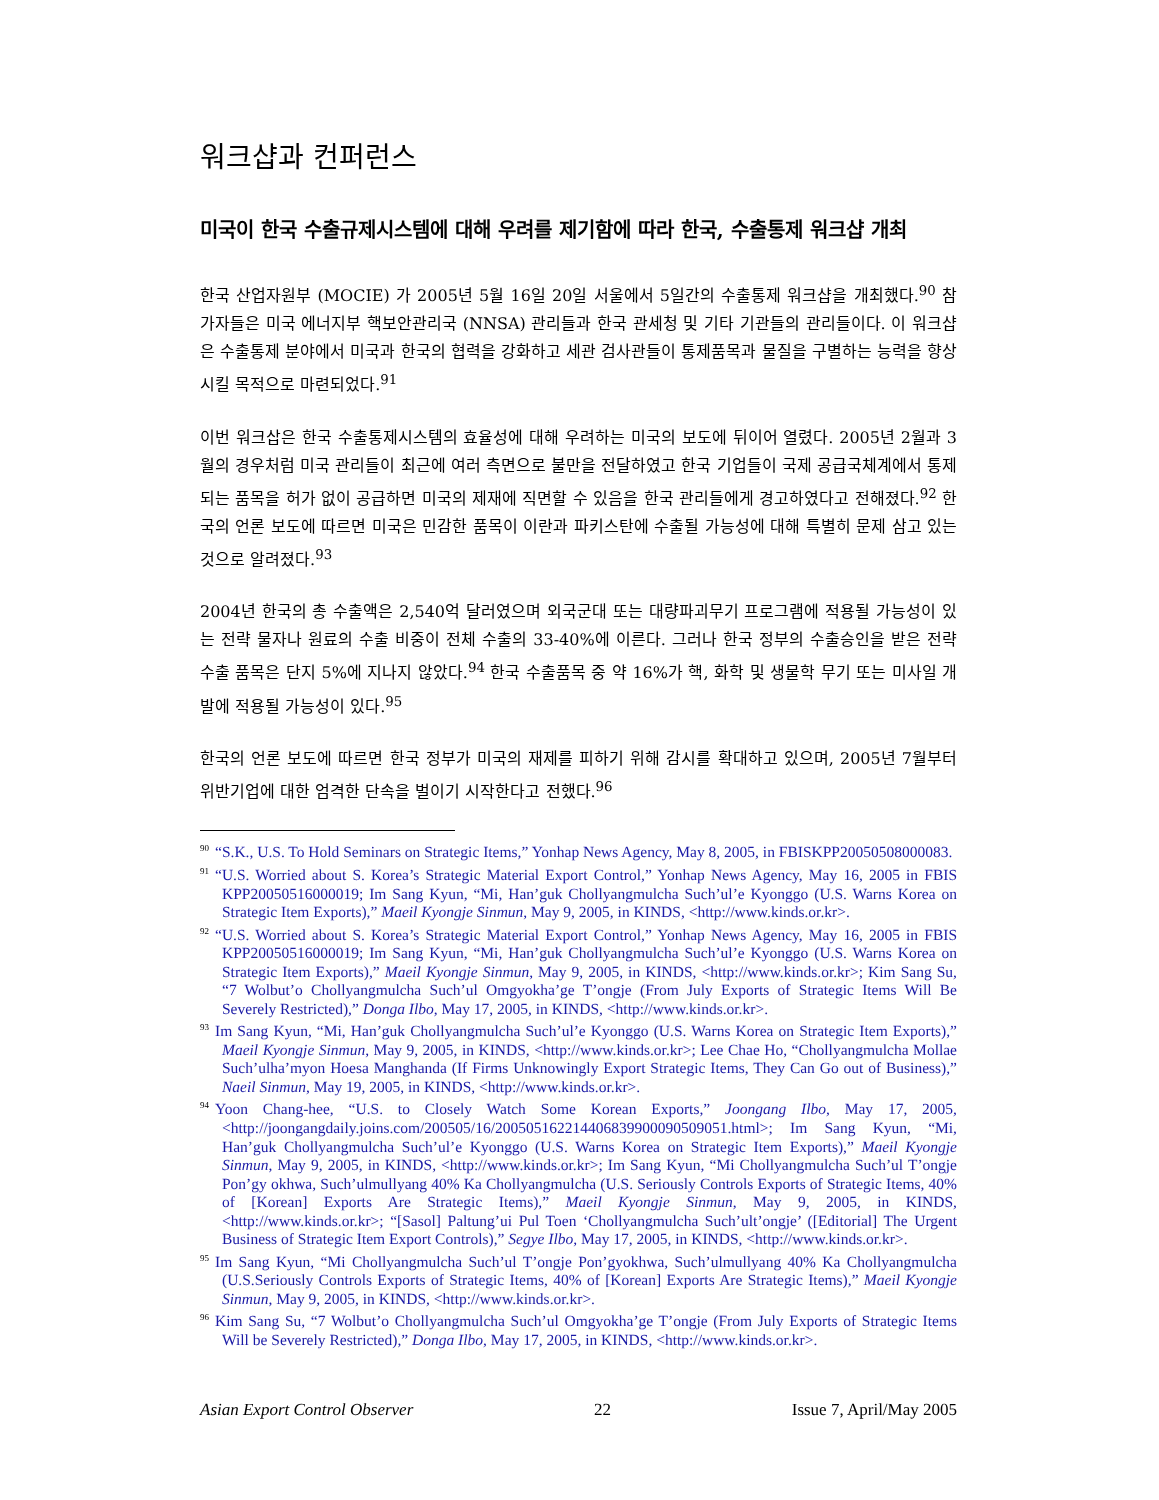워크샵과 컨퍼런스
미국이 한국 수출규제시스템에 대해 우려를 제기함에 따라 한국, 수출통제 워크샵 개최
한국 산업자원부 (MOCIE) 가 2005년 5월 16일 20일 서울에서 5일간의 수출통제 워크샵을 개최했다.<sup>90</sup> 참가자들은 미국 에너지부 핵보안관리국 (NNSA) 관리들과 한국 관세청 및 기타 기관들의 관리들이다. 이 워크샵은 수출통제 분야에서 미국과 한국의 협력을 강화하고 세관 검사관들이 통제품목과 물질을 구별하는 능력을 향상시킬 목적으로 마련되었다.<sup>91</sup>
이번 워크삽은 한국 수출통제시스템의 효율성에 대해 우려하는 미국의 보도에 뒤이어 열렸다. 2005년 2월과 3월의 경우처럼 미국 관리들이 최근에 여러 측면으로 불만을 전달하였고 한국 기업들이 국제 공급국체계에서 통제되는 품목을 허가 없이 공급하면 미국의 제재에 직면할 수 있음을 한국 관리들에게 경고하였다고 전해졌다.<sup>92</sup> 한국의 언론 보도에 따르면 미국은 민감한 품목이 이란과 파키스탄에 수출될 가능성에 대해 특별히 문제 삼고 있는 것으로 알려졌다.<sup>93</sup>
2004년 한국의 총 수출액은 2,540억 달러였으며 외국군대 또는 대량파괴무기 프로그램에 적용될 가능성이 있는 전략 물자나 원료의 수출 비중이 전체 수출의 33-40%에 이른다. 그러나 한국 정부의 수출승인을 받은 전략 수출 품목은 단지 5%에 지나지 않았다.<sup>94</sup> 한국 수출품목 중 약 16%가 핵, 화학 및 생물학 무기 또는 미사일 개발에 적용될 가능성이 있다.<sup>95</sup>
한국의 언론 보도에 따르면 한국 정부가 미국의 재제를 피하기 위해 감시를 확대하고 있으며, 2005년 7월부터 위반기업에 대한 엄격한 단속을 벌이기 시작한다고 전했다.<sup>96</sup>
<sup>90</sup> “S.K., U.S. To Hold Seminars on Strategic Items,” Yonhap News Agency, May 8, 2005, in FBISKPP20050508000083.
<sup>91</sup> “U.S. Worried about S. Korea’s Strategic Material Export Control,” Yonhap News Agency, May 16, 2005 in FBIS KPP20050516000019; Im Sang Kyun, “Mi, Han’guk Chollyangmulcha Such’ul’e Kyonggo (U.S. Warns Korea on Strategic Item Exports),” Maeil Kyongje Sinmun, May 9, 2005, in KINDS, <http://www.kinds.or.kr>.
<sup>92</sup> “U.S. Worried about S. Korea’s Strategic Material Export Control,” Yonhap News Agency, May 16, 2005 in FBIS KPP20050516000019; Im Sang Kyun, “Mi, Han’guk Chollyangmulcha Such’ul’e Kyonggo (U.S. Warns Korea on Strategic Item Exports),” Maeil Kyongje Sinmun, May 9, 2005, in KINDS, <http://www.kinds.or.kr>; Kim Sang Su, “7 Wolbut’o Chollyangmulcha Such’ul Omgyokha’ge T’ongje (From July Exports of Strategic Items Will Be Severely Restricted),” Donga Ilbo, May 17, 2005, in KINDS, <http://www.kinds.or.kr>.
<sup>93</sup> Im Sang Kyun, “Mi, Han’guk Chollyangmulcha Such’ul’e Kyonggo (U.S. Warns Korea on Strategic Item Exports),” Maeil Kyongje Sinmun, May 9, 2005, in KINDS, <http://www.kinds.or.kr>; Lee Chae Ho, “Chollyangmulcha Mollae Such’ulha’myon Hoesa Manghanda (If Firms Unknowingly Export Strategic Items, They Can Go out of Business),” Naeil Sinmun, May 19, 2005, in KINDS, <http://www.kinds.or.kr>.
<sup>94</sup> Yoon Chang-hee, “U.S. to Closely Watch Some Korean Exports,” Joongang Ilbo, May 17, 2005, <http://joongangdaily.joins.com/200505/16/200505162214406839900090509051.html>; Im Sang Kyun, “Mi, Han’guk Chollyangmulcha Such’ul’e Kyonggo (U.S. Warns Korea on Strategic Item Exports),” Maeil Kyongje Sinmun, May 9, 2005, in KINDS, <http://www.kinds.or.kr>; Im Sang Kyun, “Mi Chollyangmulcha Such’ul T’ongje Pon’gy okhwa, Such’ulmullyang 40% Ka Chollyangmulcha (U.S. Seriously Controls Exports of Strategic Items, 40% of [Korean] Exports Are Strategic Items),” Maeil Kyongje Sinmun, May 9, 2005, in KINDS, <http://www.kinds.or.kr>; “[Sasol] Paltung’ui Pul Toen ‘Chollyangmulcha Such’ult’ongje’ ([Editorial] The Urgent Business of Strategic Item Export Controls),” Segye Ilbo, May 17, 2005, in KINDS, <http://www.kinds.or.kr>.
<sup>95</sup> Im Sang Kyun, “Mi Chollyangmulcha Such’ul T’ongje Pon’gyokhwa, Such’ulmullyang 40% Ka Chollyangmulcha (U.S.Seriously Controls Exports of Strategic Items, 40% of [Korean] Exports Are Strategic Items),” Maeil Kyongje Sinmun, May 9, 2005, in KINDS, <http://www.kinds.or.kr>.
<sup>96</sup> Kim Sang Su, “7 Wolbut’o Chollyangmulcha Such’ul Omgyokha’ge T’ongje (From July Exports of Strategic Items Will be Severely Restricted),” Donga Ilbo, May 17, 2005, in KINDS, <http://www.kinds.or.kr>.
Asian Export Control Observer 22 Issue 7, April/May 2005